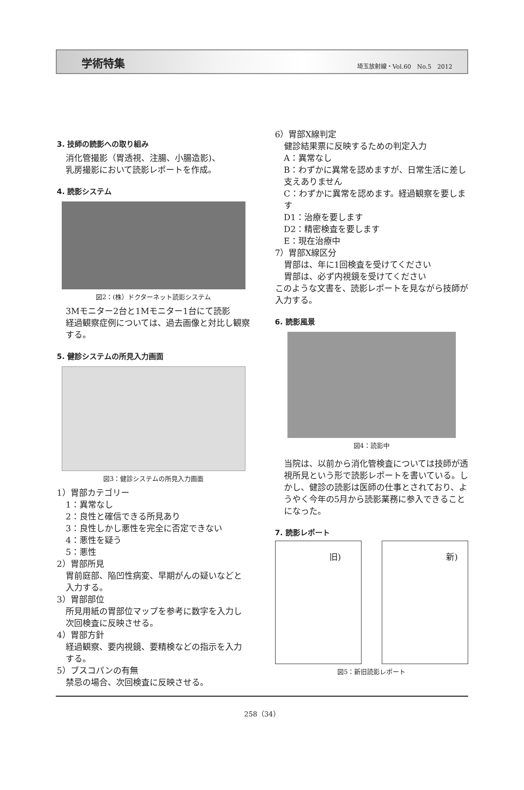学術特集 埼玉放射線・Vol.60　No.5　2012
3. 技師の読影への取り組み
消化管撮影（胃透視、注腸、小腸造影)、
乳房撮影において読影レポートを作成。
4. 読影システム
図2：(株）ドクターネット読影システム
3Mモニター2台と1Mモニター1台にて読影
経過観察症例については、過去画像と対比し観察する。
5. 健診システムの所見入力画面
図3：健診システムの所見入力画面
1）胃部カテゴリー
1：異常なし
2：良性と確信できる所見あり
3：良性しかし悪性を完全に否定できない
4：悪性を疑う
5：悪性
2）胃部所見
胃前庭部、陥凹性病変、早期がんの疑いなどと入力する。
3）胃部部位
所見用紙の胃部位マップを参考に数字を入力し次回検査に反映させる。
4）胃部方針
経過観察、要内視鏡、要精検などの指示を入力する。
5）ブスコパンの有無
禁忌の場合、次回検査に反映させる。
6）胃部X線判定
健診結果票に反映するための判定入力
A：異常なし
B：わずかに異常を認めますが、日常生活に差し支えありません
C：わずかに異常を認めます。経過観察を要します
D1：治療を要します
D2：精密検査を要します
E：現在治療中
7）胃部X線区分
胃部は、年に1回検査を受けてください
胃部は、必ず内視鏡を受けてください
このような文書を、読影レポートを見ながら技師が入力する。
6. 読影風景
図4：読影中
当院は、以前から消化管検査については技師が透視所見という形で読影レポートを書いている。しかし、健診の読影は医師の仕事とされており、ようやく今年の5月から読影業務に参入できることになった。
7. 読影レポート
旧) 新)
図5：新旧読影レポート
258（34）